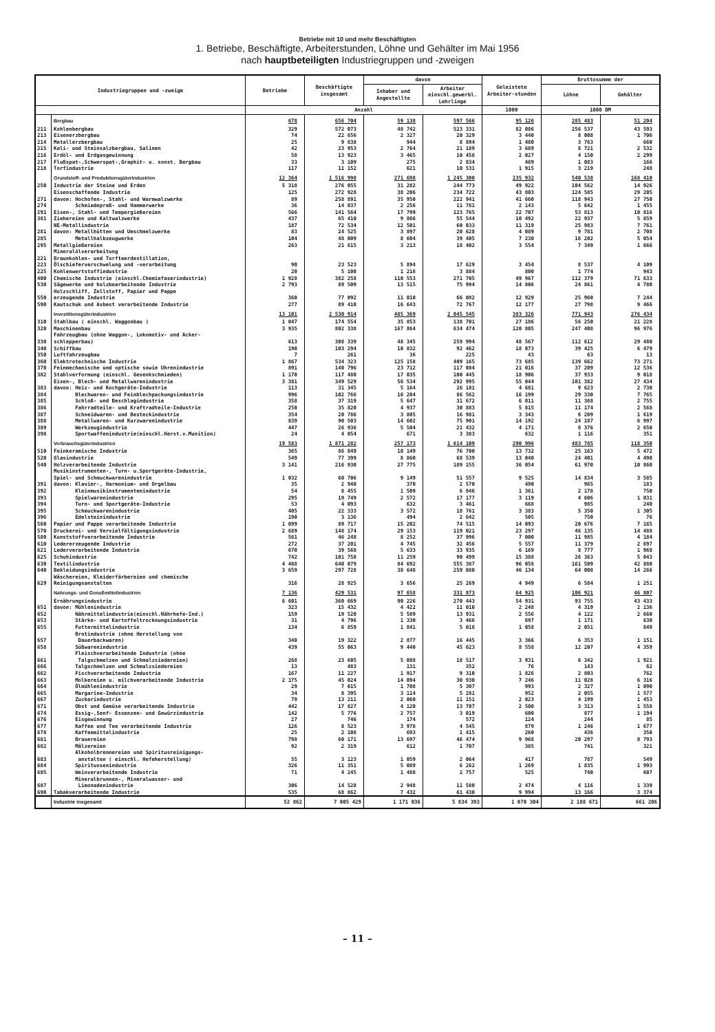Betriebe mit 10 und mehr Beschäftigten
1. Betriebe, Beschäftigte, Arbeiterstunden, Löhne und Gehälter im Mai 1956
nach hauptbeteiligten Industriegruppen und -zweigen
| Industriegruppen und -zweige | | Betriebe | Beschäftigte insgesamt | davon | | Geleistete Arbeiter-stunden | Bruttosumme der | |
| --- | --- | --- | --- | --- | --- | --- | --- | --- |
| | | | | Inhaber und Angestellte | Arbeiter einschl.gewerbl. Lehrlinge | | Löhne | Gehälter |
| | | Anzahl | | | | 1000 | 1000 DM | |
| | Bergbau | 678 | 656 704 | 59 138 | 597 566 | 95 126 | 285 483 | 51 204 |
| 211 | Kohlenbergbau | 329 | 572 073 | 48 742 | 523 331 | 82 086 | 256 537 | 43 593 |
| 213 | Eisenerzbergbau | 74 | 22 656 | 2 327 | 20 329 | 3 440 | 8 008 | 1 706 |
| 214 | Metallerzbergbau | 25 | 9 838 | 944 | 8 894 | 1 480 | 3 763 | 660 |
| 215 | Kali- und Steinsalzbergbau, Salinen | 42 | 23 953 | 2 764 | 21 189 | 3 689 | 8 721 | 2 532 |
| 216 | Erdöl- und Erdgasgewinnung | 58 | 13 923 | 3 465 | 10 458 | 2 027 | 4 150 | 2 299 |
| 217 | Flußspat-,Schwerspat-,Graphit- u. sonst. Bergbau | 33 | 3 109 | 275 | 2 834 | 489 | 1 083 | 166 |
| 218 | Torfindustrie | 117 | 11 152 | 621 | 10 531 | 1 915 | 3 219 | 248 |
| | Grundstoff- und Produktionsgüterindustrien | 12 364 | 1 516 998 | 271 698 | 1 245 300 | 235 932 | 540 538 | 168 410 |
| 250 | Industrie der Steine und Erden | 5 318 | 276 055 | 31 282 | 244 773 | 49 922 | 104 562 | 14 926 |
| | Eisenschaffende Industrie | 125 | 272 928 | 38 206 | 234 722 | 43 803 | 124 585 | 29 205 |
| 271 | davon: Hochofen-, Stahl- und Warmwalzwerke | 89 | 258 891 | 35 950 | 222 941 | 41 660 | 118 943 | 27 750 |
| 274 | Schmiedepreß- und Hammerwerke | 36 | 14 037 | 2 256 | 11 781 | 2 143 | 5 642 | 1 455 |
| 291 | Eisen-, Stahl- und Tempergießereien | 566 | 141 564 | 17 799 | 123 765 | 22 707 | 53 813 | 10 816 |
| 381 | Ziehereien und Kaltwalzwerke | 437 | 65 410 | 9 866 | 55 544 | 10 492 | 22 937 | 5 859 |
| | NE-Metallindustrie | 187 | 72 534 | 12 501 | 60 033 | 11 319 | 25 983 | 7 761 |
| 281 | davon: Metallhütten und Umschmelzwerke | 83 | 24 525 | 3 897 | 20 628 | 4 089 | 9 781 | 2 708 |
| 285 | Metallhalbzeugwerke | 104 | 48 009 | 8 604 | 39 405 | 7 230 | 16 202 | 5 054 |
| 295 | Metallgießereien | 263 | 21 615 | 3 213 | 18 402 | 3 554 | 7 349 | 1 666 |
| 221 223 | Mineralölverarbeitung Braunkohlen- und Torfteerdestillation, Ölschieferverschwelung und -verarbeitung | 90 | 23 523 | 5 894 | 17 629 | 3 454 | 8 537 | 4 109 |
| 225 | Kohlenwertstoffindustrie | 20 | 5 100 | 1 216 | 3 884 | 800 | 1 774 | 943 |
| 400 | Chemische Industrie (einschl.Chemiefaserindustrie) | 1 928 | 382 258 | 110 553 | 271 705 | 49 967 | 112 379 | 71 633 |
| 530 | Sägewerke und holzbearbeitende Industrie | 2 793 | 89 509 | 13 515 | 75 994 | 14 806 | 24 861 | 4 780 |
| 550 | Holzschliff, Zellstoff, Papier und Pappe erzeugende Industrie | 360 | 77 092 | 11 010 | 66 082 | 12 929 | 25 960 | 7 244 |
| 590 | Kautschuk und Asbest verarbeitende Industrie | 277 | 89 410 | 16 643 | 72 767 | 12 177 | 27 798 | 9 466 |
| | Investitionsgüterindustrien | 13 101 | 2 530 914 | 485 369 | 2 045 545 | 383 326 | 771 943 | 276 434 |
| 310 | Stahlbau ( einschl. Waggonbau ) | 1 047 | 174 554 | 35 853 | 138 701 | 27 186 | 56 250 | 21 228 |
| 320 | Maschinenbau | 3 935 | 802 338 | 167 864 | 634 474 | 120 805 | 247 408 | 96 976 |
| 330 | Fahrzeugbau (ohne Waggon-, Lokomotiv- und Acker- schlepperbau) | 613 | 308 339 | 48 345 | 259 994 | 48 567 | 112 612 | 29 480 |
| 340 | Schiffbau | 190 | 103 294 | 10 832 | 92 462 | 18 073 | 39 425 | 6 479 |
| 350 | Luftfahrzeugbau | 7 | 261 | 36 | 225 | 43 | 63 | 13 |
| 360 | Elektrotechnische Industrie | 1 867 | 534 323 | 125 158 | 409 165 | 73 685 | 139 662 | 73 271 |
| 370 | Feinmechanische und optische sowie Uhrenindustrie | 891 | 140 796 | 23 712 | 117 084 | 21 016 | 37 209 | 12 536 |
| 382 | Stahlverformung (einschl. Gesenkschmieden) | 1 170 | 117 480 | 17 035 | 100 445 | 18 906 | 37 933 | 9 018 |
| | Eisen-, Blech- und Metallwarenindustrie | 3 381 | 349 529 | 56 534 | 292 995 | 55 044 | 101 382 | 27 434 |
| 383 | davon: Heiz- und Kochgeräte-Industrie | 113 | 31 345 | 5 164 | 26 181 | 4 681 | 9 623 | 2 730 |
| 384 | Blechwaren- und Feinblechpackungsindustrie | 996 | 102 766 | 16 204 | 86 562 | 16 199 | 29 330 | 7 765 |
| 385 | Schloß- und Beschlagindustrie | 358 | 37 319 | 5 647 | 31 672 | 6 011 | 11 368 | 2 755 |
| 386 | Fahrradteile- und Kraftradteile-Industrie | 250 | 35 820 | 4 937 | 30 883 | 5 815 | 11 174 | 2 568 |
| 387 | Schneidwaren- und Besteckindustrie | 354 | 20 786 | 3 805 | 16 981 | 3 343 | 6 209 | 1 619 |
| 388 | Metallwaren- und Kurzwarenindustrie | 839 | 90 503 | 14 602 | 75 901 | 14 192 | 24 187 | 6 997 |
| 389 | Werkzeugindustrie | 447 | 26 936 | 5 504 | 21 432 | 4 171 | 8 376 | 2 650 |
| 398 | Sportwaffenindustrie(einschl.Herst.v.Munition) | 24 | 4 054 | 671 | 3 383 | 632 | 1 116 | 351 |
| | Verbrauchsgüterindustrien | 19 583 | 1 871 282 | 257 173 | 1 614 109 | 290 996 | 483 785 | 118 350 |
| 510 | Feinkeramische Industrie | 365 | 86 849 | 10 149 | 76 700 | 13 732 | 25 163 | 5 472 |
| 520 | Glasindustrie | 549 | 77 399 | 8 860 | 68 539 | 13 040 | 24 401 | 4 490 |
| 540 | Holzverarbeitende Industrie | 3 141 | 216 930 | 27 775 | 189 155 | 36 054 | 61 970 | 10 860 |
| | Musikinstrumenten-, Turn- u.Sportgeräte-Industrie, Spiel- und Schmuckwarenindustrie | 1 032 | 60 706 | 9 149 | 51 557 | 9 525 | 14 834 | 3 585 |
| 391 | davon: Klavier-, Harmonium- und Orgelbau | 35 | 2 940 | 370 | 2 570 | 490 | 965 | 183 |
| 392 | Kleinmusikinstrumentenindustrie | 54 | 8 455 | 1 509 | 6 946 | 1 361 | 2 178 | 750 |
| 393 | Spielwarenindustrie | 295 | 19 749 | 2 572 | 17 177 | 3 119 | 4 606 | 1 031 |
| 394 | Turn- und Sportgeräte-Industrie | 53 | 4 093 | 632 | 3 461 | 668 | 985 | 240 |
| 395 | Schmuckwarenindustrie | 405 | 22 333 | 3 572 | 18 761 | 3 383 | 5 350 | 1 305 |
| 396 | Edelsteinindustrie | 190 | 3 136 | 494 | 2 642 | 505 | 750 | 76 |
| 560 | Papier und Pappe verarbeitende Industrie | 1 099 | 89 717 | 15 202 | 74 515 | 14 093 | 20 676 | 7 165 |
| 570 | Druckerei- und Vervielfältigungsindustrie | 2 689 | 148 174 | 29 153 | 119 021 | 23 297 | 46 135 | 14 488 |
| 580 | Kunststoffverarbeitende Industrie | 561 | 46 248 | 8 252 | 37 996 | 7 000 | 11 985 | 4 184 |
| 610 | Ledererzeugende Industrie | 272 | 37 201 | 4 745 | 32 456 | 5 557 | 11 379 | 2 697 |
| 621 | Lederverarbeitende Industrie | 670 | 39 568 | 5 633 | 33 935 | 6 169 | 8 777 | 1 968 |
| 625 | Schuhindustrie | 742 | 101 758 | 11 259 | 90 499 | 15 388 | 26 363 | 5 043 |
| 630 | Textilindustrie | 4 488 | 640 079 | 84 692 | 555 387 | 96 058 | 161 509 | 42 880 |
| 640 | Bekleidungsindustrie | 3 659 | 297 728 | 38 648 | 259 080 | 46 134 | 64 008 | 14 266 |
| 629 | Wäschereien, Kleiderfärbereien und chemische Reinigungsanstalten | 316 | 28 925 | 3 656 | 25 269 | 4 949 | 6 584 | 1 251 |
| | Nahrungs- und Genußmittelindustrien | 7 136 | 429 531 | 97 658 | 331 873 | 64 925 | 106 921 | 46 807 |
| | Ernährungsindustrie | 6 601 | 360 669 | 90 226 | 270 443 | 54 931 | 93 755 | 43 433 |
| 651 | davon: Mühlenindustrie | 323 | 15 432 | 4 422 | 11 010 | 2 248 | 4 319 | 2 136 |
| 652 | Nährmittelindustrie(einschl.Nährhefe-Ind.) | 159 | 19 520 | 5 589 | 13 931 | 2 556 | 4 122 | 2 660 |
| 653 | Stärke- und Kartoffeltrocknungsindustrie | 31 | 4 796 | 1 330 | 3 466 | 697 | 1 171 | 630 |
| 655 | Futtermittelindustrie | 134 | 6 859 | 1 841 | 5 018 | 1 058 | 2 051 | 849 |
| 657 | Brotindustrie (ohne Herstellung von Dauerbackwaren) | 340 | 19 322 | 2 877 | 16 445 | 3 366 | 6 353 | 1 151 |
| 658 | Süßwarenindustrie | 439 | 55 063 | 9 440 | 45 623 | 8 558 | 12 207 | 4 359 |
| 661 | Fleischverarbeitende Industrie (ohne Talgschmelzen und Schmalzsiedereien) | 268 | 23 605 | 5 088 | 18 517 | 3 931 | 6 342 | 1 921 |
| 666 | Talgschmelzen und Schmalzsiedereien | 13 | 483 | 131 | 352 | 76 | 143 | 62 |
| 662 | Fischverarbeitende Industrie | 167 | 11 227 | 1 917 | 9 310 | 1 826 | 2 803 | 762 |
| 663 | Molkereien u. milchverarbeitende Industrie | 2 175 | 45 024 | 14 094 | 30 930 | 7 246 | 11 028 | 6 316 |
| 664 | Ölmühlenindustrie | 29 | 7 015 | 1 708 | 5 307 | 993 | 2 327 | 1 090 |
| 665 | Margarine-Industrie | 34 | 8 395 | 3 114 | 5 281 | 952 | 2 055 | 1 577 |
| 667 | Zuckerindustrie | 79 | 13 211 | 2 060 | 11 151 | 2 023 | 4 199 | 1 453 |
| 671 | Obst und Gemüse verarbeitende Industrie | 442 | 17 827 | 4 120 | 13 707 | 2 500 | 3 313 | 1 558 |
| 674 | Essig-,Senf- Essenzen- und Gewürzindustrie | 142 | 5 776 | 2 757 | 3 019 | 600 | 877 | 1 194 |
| 676 | Eisgewinnung | 27 | 746 | 174 | 572 | 124 | 244 | 85 |
| 677 | Kaffee und Tee verarbeitende Industrie | 126 | 8 523 | 3 978 | 4 545 | 879 | 1 246 | 1 677 |
| 678 | Kaffeemittelindustrie | 25 | 2 108 | 693 | 1 415 | 260 | 436 | 350 |
| 681 | Brauereien | 798 | 60 171 | 13 697 | 46 474 | 9 968 | 20 297 | 8 793 |
| 682 | Mälzereien | 92 | 2 319 | 612 | 1 707 | 385 | 741 | 321 |
| 683 | Alkoholbrennereien und Spiritusreinigungs- anstalten ( einschl. Hefeherstellung) | 55 | 3 123 | 1 059 | 2 064 | 417 | 787 | 549 |
| 684 | Spirituosenindustrie | 326 | 11 351 | 5 089 | 6 262 | 1 269 | 1 835 | 1 993 |
| 685 | Weinverarbeitende Industrie | 71 | 4 245 | 1 488 | 2 757 | 525 | 740 | 607 |
| 687 | Mineralbrunnen-, Mineralwasser- und Limonadenindustrie | 306 | 14 528 | 2 948 | 11 580 | 2 474 | 4 116 | 1 339 |
| 690 | Tabakverarbeitende Industrie | 535 | 68 862 | 7 432 | 61 430 | 9 994 | 13 166 | 3 374 |
| | Industrie insgesamt | 52 862 | 7 005 429 | 1 171 036 | 5 834 393 | 1 070 304 | 2 188 671 | 661 206 |
– 11 –